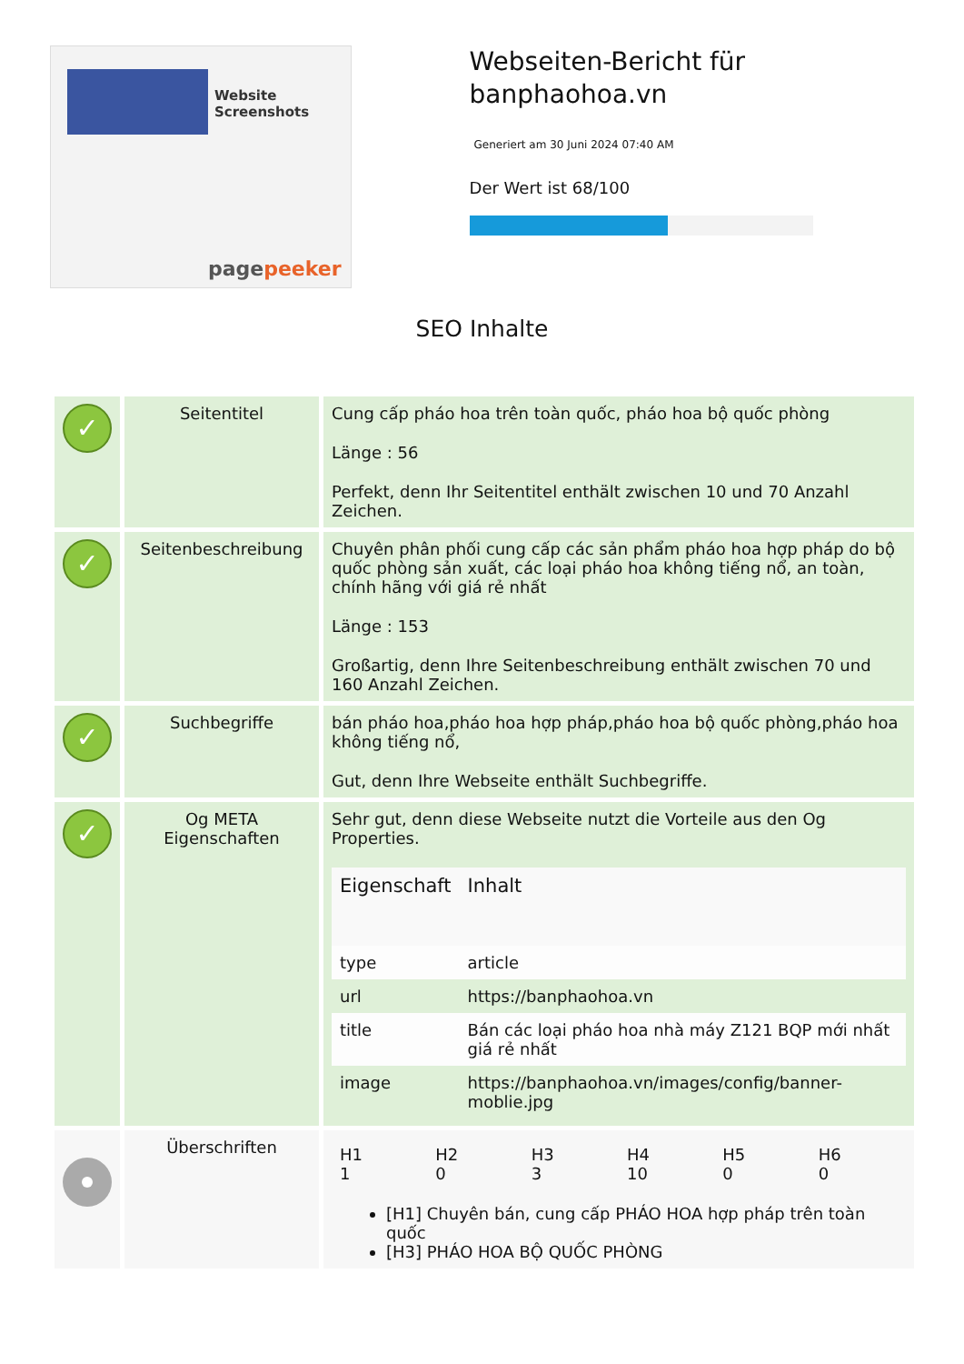Website Screenshots
pagepeeker
Webseiten-Bericht für banphaohoa.vn
Generiert am 30 Juni 2024 07:40 AM
Der Wert ist 68/100
SEO Inhalte
| ✓ | Seitentitel | Cung cấp pháo hoa trên toàn quốc, pháo hoa bộ quốc phòng Länge : 56 Perfekt, denn Ihr Seitentitel enthält zwischen 10 und 70 Anzahl Zeichen. |
| ✓ | Seitenbeschreibung | Chuyên phân phối cung cấp các sản phẩm pháo hoa hợp pháp do bộ quốc phòng sản xuất, các loại pháo hoa không tiếng nổ, an toàn, chính hãng với giá rẻ nhất Länge : 153 Großartig, denn Ihre Seitenbeschreibung enthält zwischen 70 und 160 Anzahl Zeichen. |
| ✓ | Suchbegriffe | bán pháo hoa,pháo hoa hợp pháp,pháo hoa bộ quốc phòng,pháo hoa không tiếng nổ, Gut, denn Ihre Webseite enthält Suchbegriffe. |
| ✓ | Og META Eigenschaften | Sehr gut, denn diese Webseite nutzt die Vorteile aus den Og Properties. / Eigenschaft / Inhalt / / --- / --- / / type / article / / url / https://banphaohoa.vn / / title / Bán các loại pháo hoa nhà máy Z121 BQP mới nhất giá rẻ nhất / / image / https://banphaohoa.vn/images/config/banner-moblie.jpg / |
| | Überschriften | / H1 1 / H2 0 / H3 3 / H4 10 / H5 0 / H6 0 / [H1] Chuyên bán, cung cấp PHÁO HOA hợp pháp trên toàn quốc [H3] PHÁO HOA BỘ QUỐC PHÒNG |